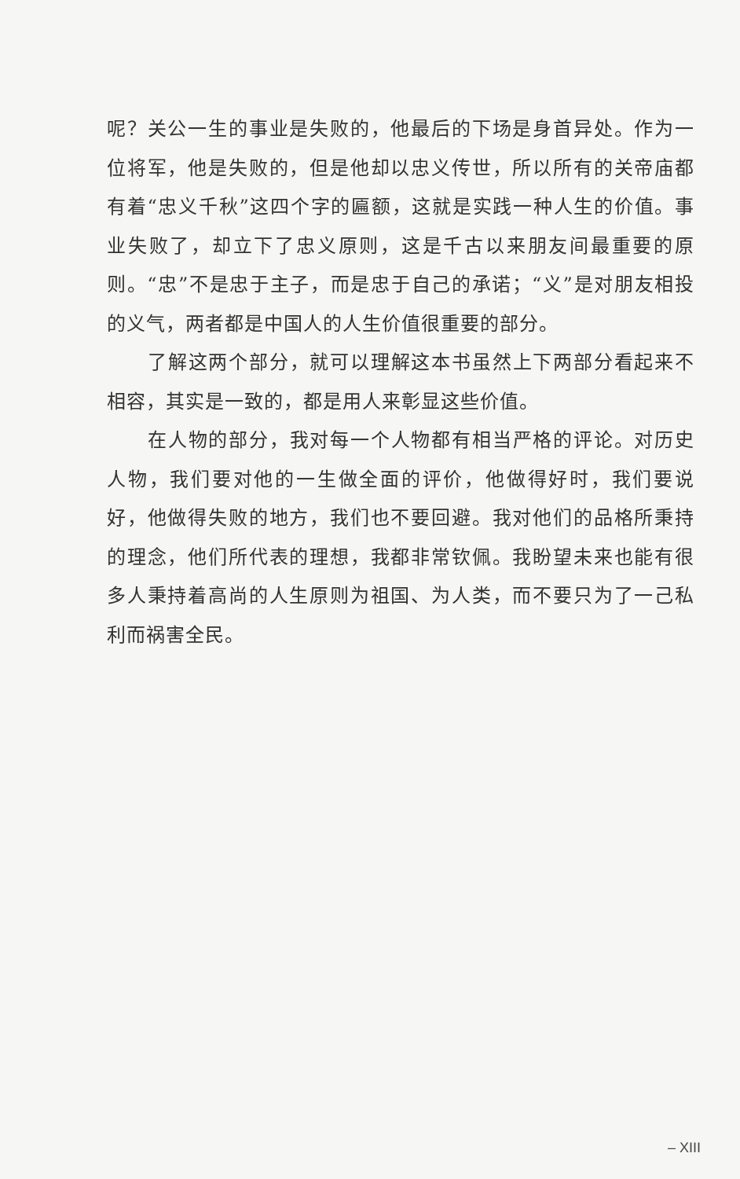呢？关公一生的事业是失败的，他最后的下场是身首异处。作为一位将军，他是失败的，但是他却以忠义传世，所以所有的关帝庙都有着“忠义千秋”这四个字的匾额，这就是实践一种人生的价值。事业失败了，却立下了忠义原则，这是千古以来朋友间最重要的原则。“忠”不是忠于主子，而是忠于自己的承诺；“义”是对朋友相投的义气，两者都是中国人的人生价值很重要的部分。
了解这两个部分，就可以理解这本书虽然上下两部分看起来不相容，其实是一致的，都是用人来彰显这些价值。
在人物的部分，我对每一个人物都有相当严格的评论。对历史人物，我们要对他的一生做全面的评价，他做得好时，我们要说好，他做得失败的地方，我们也不要回避。我对他们的品格所秉持的理念，他们所代表的理想，我都非常钦佩。我盼望未来也能有很多人秉持着高尚的人生原则为祖国、为人类，而不要只为了一己私利而祸害全民。
– XIII